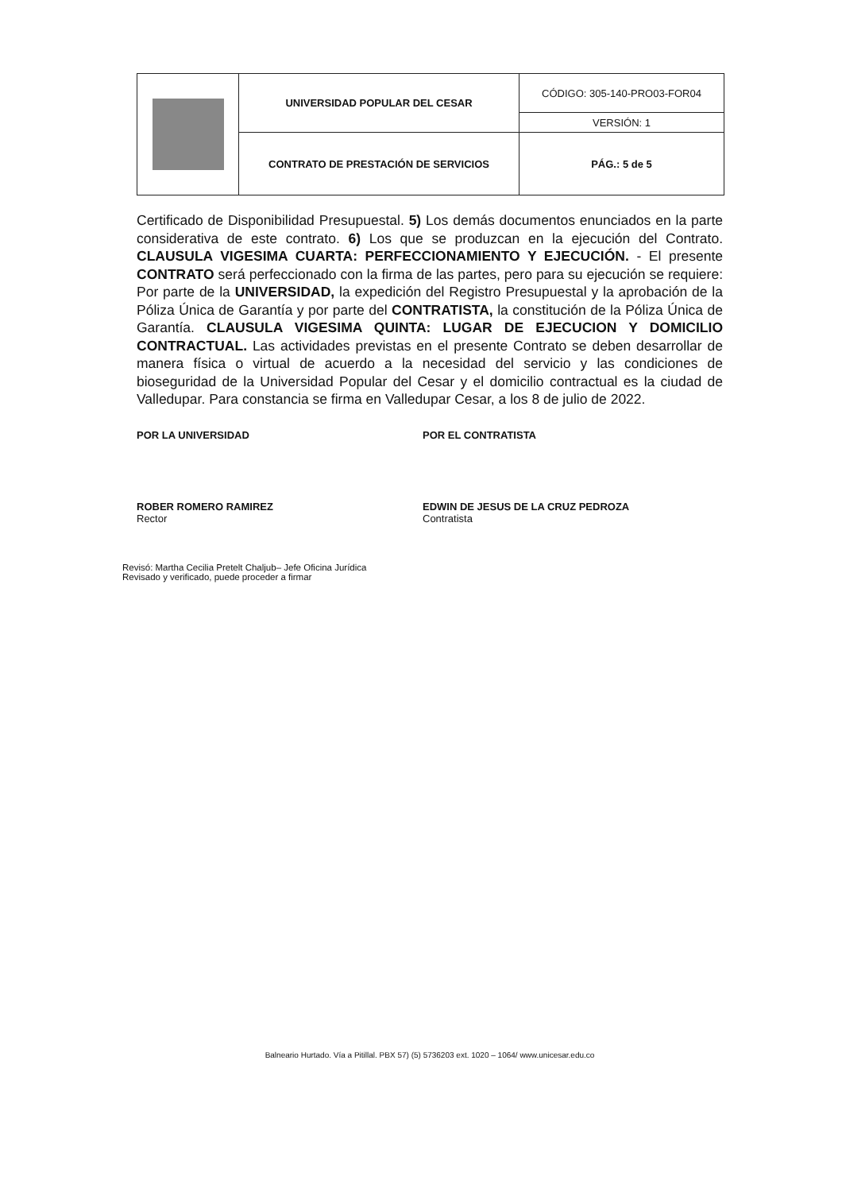| | UNIVERSIDAD POPULAR DEL CESAR | CÓDIGO: 305-140-PRO03-FOR04 |
| | | VERSIÓN: 1 |
| | CONTRATO DE PRESTACIÓN DE SERVICIOS | PÁG.: 5 de 5 |
Certificado de Disponibilidad Presupuestal. 5) Los demás documentos enunciados en la parte considerativa de este contrato. 6) Los que se produzcan en la ejecución del Contrato. CLAUSULA VIGESIMA CUARTA: PERFECCIONAMIENTO Y EJECUCIÓN. - El presente CONTRATO será perfeccionado con la firma de las partes, pero para su ejecución se requiere: Por parte de la UNIVERSIDAD, la expedición del Registro Presupuestal y la aprobación de la Póliza Única de Garantía y por parte del CONTRATISTA, la constitución de la Póliza Única de Garantía. CLAUSULA VIGESIMA QUINTA: LUGAR DE EJECUCION Y DOMICILIO CONTRACTUAL. Las actividades previstas en el presente Contrato se deben desarrollar de manera física o virtual de acuerdo a la necesidad del servicio y las condiciones de bioseguridad de la Universidad Popular del Cesar y el domicilio contractual es la ciudad de Valledupar. Para constancia se firma en Valledupar Cesar, a los 8 de julio de 2022.
POR LA UNIVERSIDAD
ROBER ROMERO RAMIREZ
Rector
POR EL CONTRATISTA
EDWIN DE JESUS DE LA CRUZ PEDROZA
Contratista
Revisó: Martha Cecilia Pretelt Chaljub– Jefe Oficina Jurídica
Revisado y verificado, puede proceder a firmar
Balneario Hurtado. Vía a Pitillal. PBX 57) (5) 5736203 ext. 1020 – 1064/ www.unicesar.edu.co